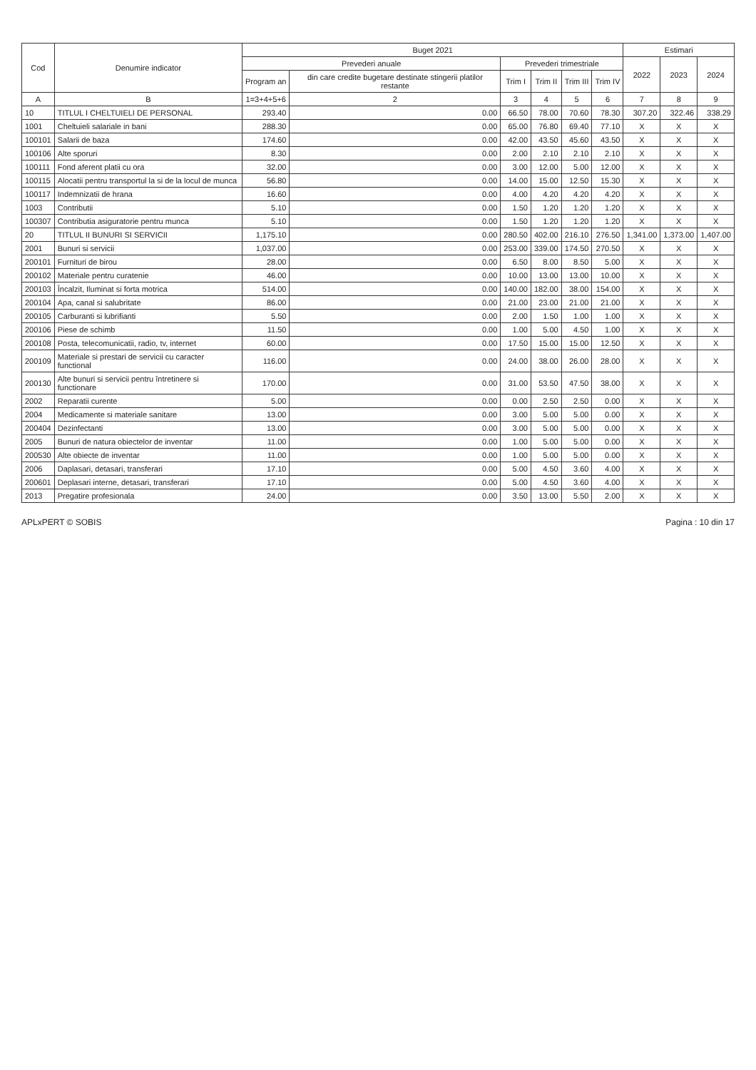| Cod | Denumire indicator | Buget 2021 | | | | | | Estimari | | |
| --- | --- | --- | --- | --- | --- | --- | --- | --- | --- | --- |
| | | Prevederi anuale | | Prevederi trimestriale | | | | 2022 | 2023 | 2024 |
| | | Program an | din care credite bugetare destinate stingerii platilor restante | Trim I | Trim II | Trim III | Trim IV | | | |
| A | B | 1=3+4+5+6 | 2 | 3 | 4 | 5 | 6 | 7 | 8 | 9 |
| 10 | TITLUL I CHELTUIELI DE PERSONAL | 293.40 | 0.00 | 66.50 | 78.00 | 70.60 | 78.30 | 307.20 | 322.46 | 338.29 |
| 1001 | Cheltuieli salariale in bani | 288.30 | 0.00 | 65.00 | 76.80 | 69.40 | 77.10 | X | X | X |
| 100101 | Salarii de baza | 174.60 | 0.00 | 42.00 | 43.50 | 45.60 | 43.50 | X | X | X |
| 100106 | Alte sporuri | 8.30 | 0.00 | 2.00 | 2.10 | 2.10 | 2.10 | X | X | X |
| 100111 | Fond aferent platii cu ora | 32.00 | 0.00 | 3.00 | 12.00 | 5.00 | 12.00 | X | X | X |
| 100115 | Alocatii pentru transportul la si de la locul de munca | 56.80 | 0.00 | 14.00 | 15.00 | 12.50 | 15.30 | X | X | X |
| 100117 | Indemnizatii de hrana | 16.60 | 0.00 | 4.00 | 4.20 | 4.20 | 4.20 | X | X | X |
| 1003 | Contributii | 5.10 | 0.00 | 1.50 | 1.20 | 1.20 | 1.20 | X | X | X |
| 100307 | Contributia asiguratorie pentru munca | 5.10 | 0.00 | 1.50 | 1.20 | 1.20 | 1.20 | X | X | X |
| 20 | TITLUL II BUNURI SI SERVICII | 1,175.10 | 0.00 | 280.50 | 402.00 | 216.10 | 276.50 | 1,341.00 | 1,373.00 | 1,407.00 |
| 2001 | Bunuri si servicii | 1,037.00 | 0.00 | 253.00 | 339.00 | 174.50 | 270.50 | X | X | X |
| 200101 | Furnituri de birou | 28.00 | 0.00 | 6.50 | 8.00 | 8.50 | 5.00 | X | X | X |
| 200102 | Materiale pentru curatenie | 46.00 | 0.00 | 10.00 | 13.00 | 13.00 | 10.00 | X | X | X |
| 200103 | Încalzit, Iluminat si forta motrica | 514.00 | 0.00 | 140.00 | 182.00 | 38.00 | 154.00 | X | X | X |
| 200104 | Apa, canal si salubritate | 86.00 | 0.00 | 21.00 | 23.00 | 21.00 | 21.00 | X | X | X |
| 200105 | Carburanti si lubrifianti | 5.50 | 0.00 | 2.00 | 1.50 | 1.00 | 1.00 | X | X | X |
| 200106 | Piese de schimb | 11.50 | 0.00 | 1.00 | 5.00 | 4.50 | 1.00 | X | X | X |
| 200108 | Posta, telecomunicatii, radio, tv, internet | 60.00 | 0.00 | 17.50 | 15.00 | 15.00 | 12.50 | X | X | X |
| 200109 | Materiale si prestari de servicii cu caracter functional | 116.00 | 0.00 | 24.00 | 38.00 | 26.00 | 28.00 | X | X | X |
| 200130 | Alte bunuri si servicii pentru întretinere si functionare | 170.00 | 0.00 | 31.00 | 53.50 | 47.50 | 38.00 | X | X | X |
| 2002 | Reparatii curente | 5.00 | 0.00 | 0.00 | 2.50 | 2.50 | 0.00 | X | X | X |
| 2004 | Medicamente si materiale sanitare | 13.00 | 0.00 | 3.00 | 5.00 | 5.00 | 0.00 | X | X | X |
| 200404 | Dezinfectanti | 13.00 | 0.00 | 3.00 | 5.00 | 5.00 | 0.00 | X | X | X |
| 2005 | Bunuri de natura obiectelor de inventar | 11.00 | 0.00 | 1.00 | 5.00 | 5.00 | 0.00 | X | X | X |
| 200530 | Alte obiecte de inventar | 11.00 | 0.00 | 1.00 | 5.00 | 5.00 | 0.00 | X | X | X |
| 2006 | Daplasari, detasari, transferari | 17.10 | 0.00 | 5.00 | 4.50 | 3.60 | 4.00 | X | X | X |
| 200601 | Deplasari interne, detasari, transferari | 17.10 | 0.00 | 5.00 | 4.50 | 3.60 | 4.00 | X | X | X |
| 2013 | Pregatire profesionala | 24.00 | 0.00 | 3.50 | 13.00 | 5.50 | 2.00 | X | X | X |
APLxPERT © SOBIS Pagina : 10 din 17